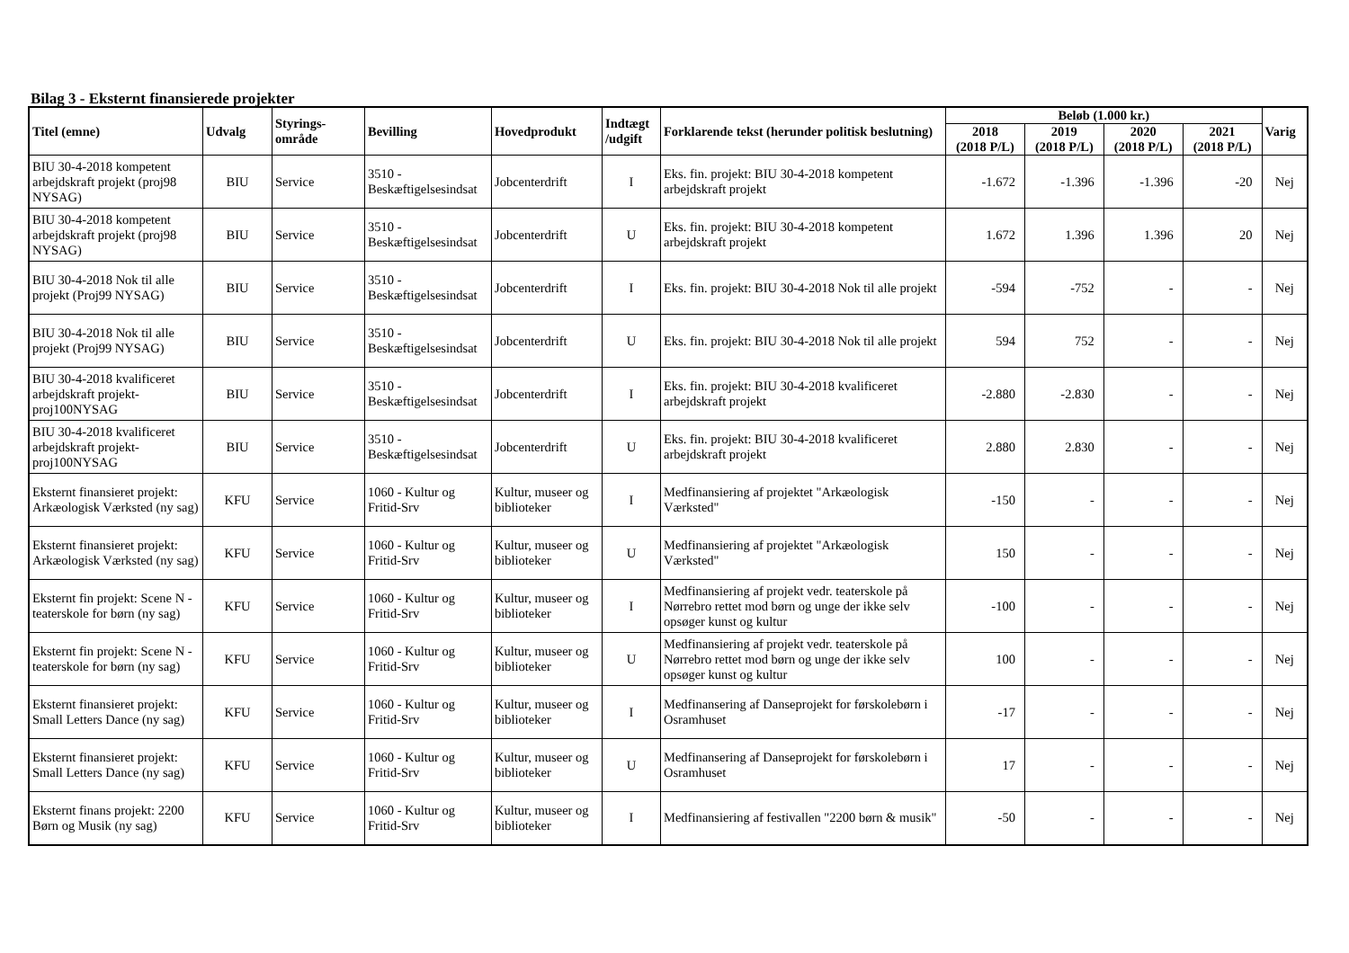Bilag 3 - Eksternt finansierede projekter
| Titel (emne) | Udvalg | Styrings- område | Bevilling | Hovedprodukt | Indtægt /udgift | Forklarende tekst (herunder politisk beslutning) | Beløb (1.000 kr.) | | | | Varig |
| --- | --- | --- | --- | --- | --- | --- | --- | --- | --- | --- | --- |
| | | | | | | | 2018 (2018 P/L) | 2019 (2018 P/L) | 2020 (2018 P/L) | 2021 (2018 P/L) | |
| BIU 30-4-2018 kompetent arbejdskraft projekt (proj98 NYSAG) | BIU | Service | 3510 - Beskæftigelsesindsat | Jobcenterdrift | I | Eks. fin. projekt: BIU 30-4-2018 kompetent arbejdskraft projekt | -1.672 | -1.396 | -1.396 | -20 | Nej |
| BIU 30-4-2018 kompetent arbejdskraft projekt (proj98 NYSAG) | BIU | Service | 3510 - Beskæftigelsesindsat | Jobcenterdrift | U | Eks. fin. projekt: BIU 30-4-2018 kompetent arbejdskraft projekt | 1.672 | 1.396 | 1.396 | 20 | Nej |
| BIU 30-4-2018 Nok til alle projekt (Proj99 NYSAG) | BIU | Service | 3510 - Beskæftigelsesindsat | Jobcenterdrift | I | Eks. fin. projekt: BIU 30-4-2018 Nok til alle projekt | -594 | -752 | - | - | Nej |
| BIU 30-4-2018 Nok til alle projekt (Proj99 NYSAG) | BIU | Service | 3510 - Beskæftigelsesindsat | Jobcenterdrift | U | Eks. fin. projekt: BIU 30-4-2018 Nok til alle projekt | 594 | 752 | - | - | Nej |
| BIU 30-4-2018 kvalificeret arbejdskraft projekt-proj100NYSAG | BIU | Service | 3510 - Beskæftigelsesindsat | Jobcenterdrift | I | Eks. fin. projekt: BIU 30-4-2018 kvalificeret arbejdskraft projekt | -2.880 | -2.830 | - | - | Nej |
| BIU 30-4-2018 kvalificeret arbejdskraft projekt-proj100NYSAG | BIU | Service | 3510 - Beskæftigelsesindsat | Jobcenterdrift | U | Eks. fin. projekt: BIU 30-4-2018 kvalificeret arbejdskraft projekt | 2.880 | 2.830 | - | - | Nej |
| Eksternt finansieret projekt: Arkæologisk Værksted (ny sag) | KFU | Service | 1060 - Kultur og Fritid-Srv | Kultur, museer og biblioteker | I | Medfinansiering af projektet "Arkæologisk Værksted" | -150 | - | - | - | Nej |
| Eksternt finansieret projekt: Arkæologisk Værksted (ny sag) | KFU | Service | 1060 - Kultur og Fritid-Srv | Kultur, museer og biblioteker | U | Medfinansiering af projektet "Arkæologisk Værksted" | 150 | - | - | - | Nej |
| Eksternt fin projekt: Scene N - teaterskole for børn (ny sag) | KFU | Service | 1060 - Kultur og Fritid-Srv | Kultur, museer og biblioteker | I | Medfinansiering af projekt vedr. teaterskole på Nørrebro rettet mod børn og unge der ikke selv opsøger kunst og kultur | -100 | - | - | - | Nej |
| Eksternt fin projekt: Scene N - teaterskole for børn (ny sag) | KFU | Service | 1060 - Kultur og Fritid-Srv | Kultur, museer og biblioteker | U | Medfinansiering af projekt vedr. teaterskole på Nørrebro rettet mod børn og unge der ikke selv opsøger kunst og kultur | 100 | - | - | - | Nej |
| Eksternt finansieret projekt: Small Letters Dance (ny sag) | KFU | Service | 1060 - Kultur og Fritid-Srv | Kultur, museer og biblioteker | I | Medfinansering af Danseprojekt for førskolebørn i Osramhuset | -17 | - | - | - | Nej |
| Eksternt finansieret projekt: Small Letters Dance (ny sag) | KFU | Service | 1060 - Kultur og Fritid-Srv | Kultur, museer og biblioteker | U | Medfinansering af Danseprojekt for førskolebørn i Osramhuset | 17 | - | - | - | Nej |
| Eksternt finans projekt: 2200 Børn og Musik (ny sag) | KFU | Service | 1060 - Kultur og Fritid-Srv | Kultur, museer og biblioteker | I | Medfinansiering af festivallen "2200 børn & musik" | -50 | - | - | - | Nej |